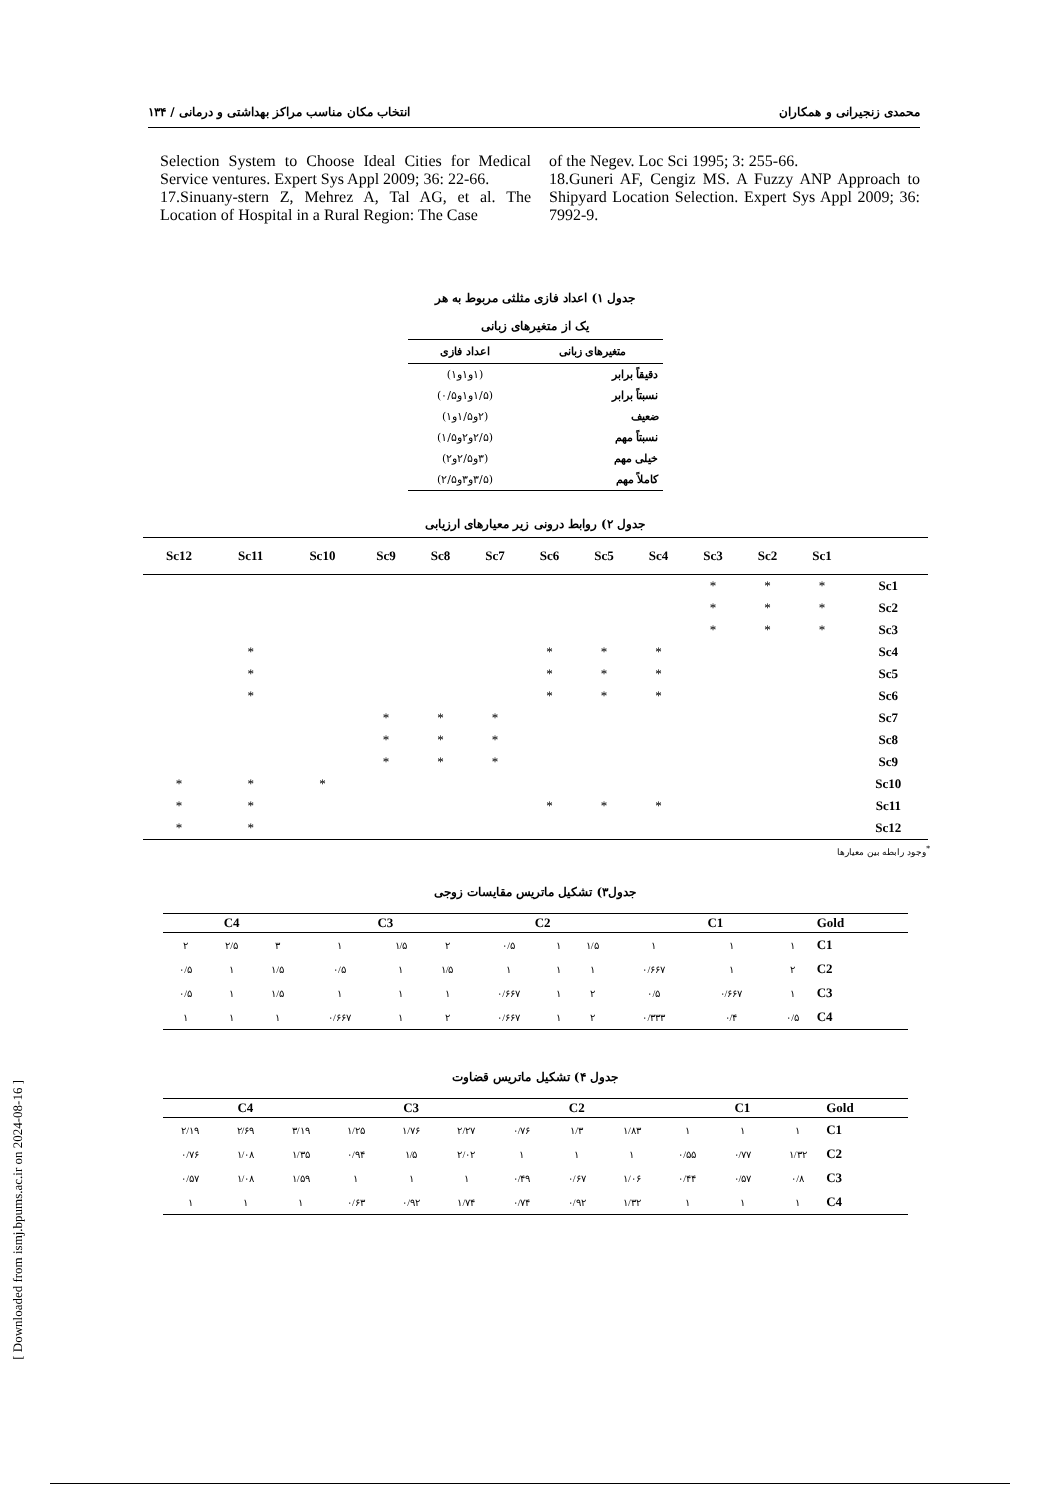محمدی زنجیرانی و همکاران انتخاب مکان مناسب مراکز بهداشتی و درمانی / ۱۳۴
Selection System to Choose Ideal Cities for Medical Service ventures. Expert Sys Appl 2009; 36: 22-66.
17.Sinuany-stern Z, Mehrez A, Tal AG, et al. The Location of Hospital in a Rural Region: The Case
of the Negev. Loc Sci 1995; 3: 255-66.
18.Guneri AF, Cengiz MS. A Fuzzy ANP Approach to Shipyard Location Selection. Expert Sys Appl 2009; 36: 7992-9.
جدول ۱) اعداد فازی مثلثی مربوط به هر
یک از متغیرهای زبانی
| متغیرهای زبانی | اعداد فازی |
| --- | --- |
| دقیقاً برابر | (۱و۱و۱) |
| نسبتاً برابر | (۱/۵و۱و۰/۵) |
| ضعیف | (۲و۱/۵و۱) |
| نسبتاً مهم | (۲/۵و۲و۱/۵) |
| خیلی مهم | (۳و۲/۵و۲) |
| کاملاً مهم | (۳/۵و۳و۲/۵) |
جدول ۲) روابط درونی زیر معیارهای ارزیابی
| | Sc1 | Sc2 | Sc3 | Sc4 | Sc5 | Sc6 | Sc7 | Sc8 | Sc9 | Sc10 | Sc11 | Sc12 |
| --- | --- | --- | --- | --- | --- | --- | --- | --- | --- | --- | --- | --- |
| Sc1 | * | * | * | | | | | | | | | |
| Sc2 | * | * | * | | | | | | | | | |
| Sc3 | * | * | * | | | | | | | | | |
| Sc4 | | | | * | * | * | | | | | * | |
| Sc5 | | | | * | * | * | | | | | * | |
| Sc6 | | | | * | * | * | | | | | * | |
| Sc7 | | | | | | | * | * | * | | | |
| Sc8 | | | | | | | * | * | * | | | |
| Sc9 | | | | | | | * | * | * | | | |
| Sc10 | | | | | | | | | | * | * | * |
| Sc11 | | | | * | * | * | | | | | * | * |
| Sc12 | | | | | | | | | | | * | * |
<sup>*</sup> وجود رابطه بین معیارها
جدول۳) تشکیل ماتریس مقایسات زوجی
| Gold | C1 | | | C2 | | | C3 | | | C4 | | |
| --- | --- | --- | --- | --- | --- | --- | --- | --- | --- | --- | --- | --- |
| C1 | ۱ | ۱ | ۱ | ۱/۵ | ۱ | ۰/۵ | ۲ | ۱/۵ | ۱ | ۳ | ۲/۵ | ۲ |
| C2 | ۲ | ۱ | ۰/۶۶۷ | ۱ | ۱ | ۱ | ۱/۵ | ۱ | ۰/۵ | ۱/۵ | ۱ | ۰/۵ |
| C3 | ۱ | ۰/۶۶۷ | ۰/۵ | ۲ | ۱ | ۰/۶۶۷ | ۱ | ۱ | ۱ | ۱/۵ | ۱ | ۰/۵ |
| C4 | ۰/۵ | ۰/۴ | ۰/۳۳۳ | ۲ | ۱ | ۰/۶۶۷ | ۲ | ۱ | ۰/۶۶۷ | ۱ | ۱ | ۱ |
جدول ۴) تشکیل ماتریس قضاوت
| Gold | C1 | | | C2 | | | C3 | | | C4 | | |
| --- | --- | --- | --- | --- | --- | --- | --- | --- | --- | --- | --- | --- |
| C1 | ۱ | ۱ | ۱ | ۱/۸۳ | ۱/۳ | ۰/۷۶ | ۲/۲۷ | ۱/۷۶ | ۱/۲۵ | ۳/۱۹ | ۲/۶۹ | ۲/۱۹ |
| C2 | ۱/۳۲ | ۰/۷۷ | ۰/۵۵ | ۱ | ۱ | ۱ | ۲/۰۲ | ۱/۵ | ۰/۹۴ | ۱/۳۵ | ۱/۰۸ | ۰/۷۶ |
| C3 | ۰/۸ | ۰/۵۷ | ۰/۴۴ | ۱/۰۶ | ۰/۶۷ | ۰/۴۹ | ۱ | ۱ | ۱ | ۱/۵۹ | ۱/۰۸ | ۰/۵۷ |
| C4 | ۱ | ۱ | ۱ | ۱/۳۲ | ۰/۹۲ | ۰/۷۴ | ۱/۷۴ | ۰/۹۲ | ۰/۶۳ | ۱ | ۱ | ۱ |
[ Downloaded from ismj.bpums.ac.ir on 2024-08-16 ]